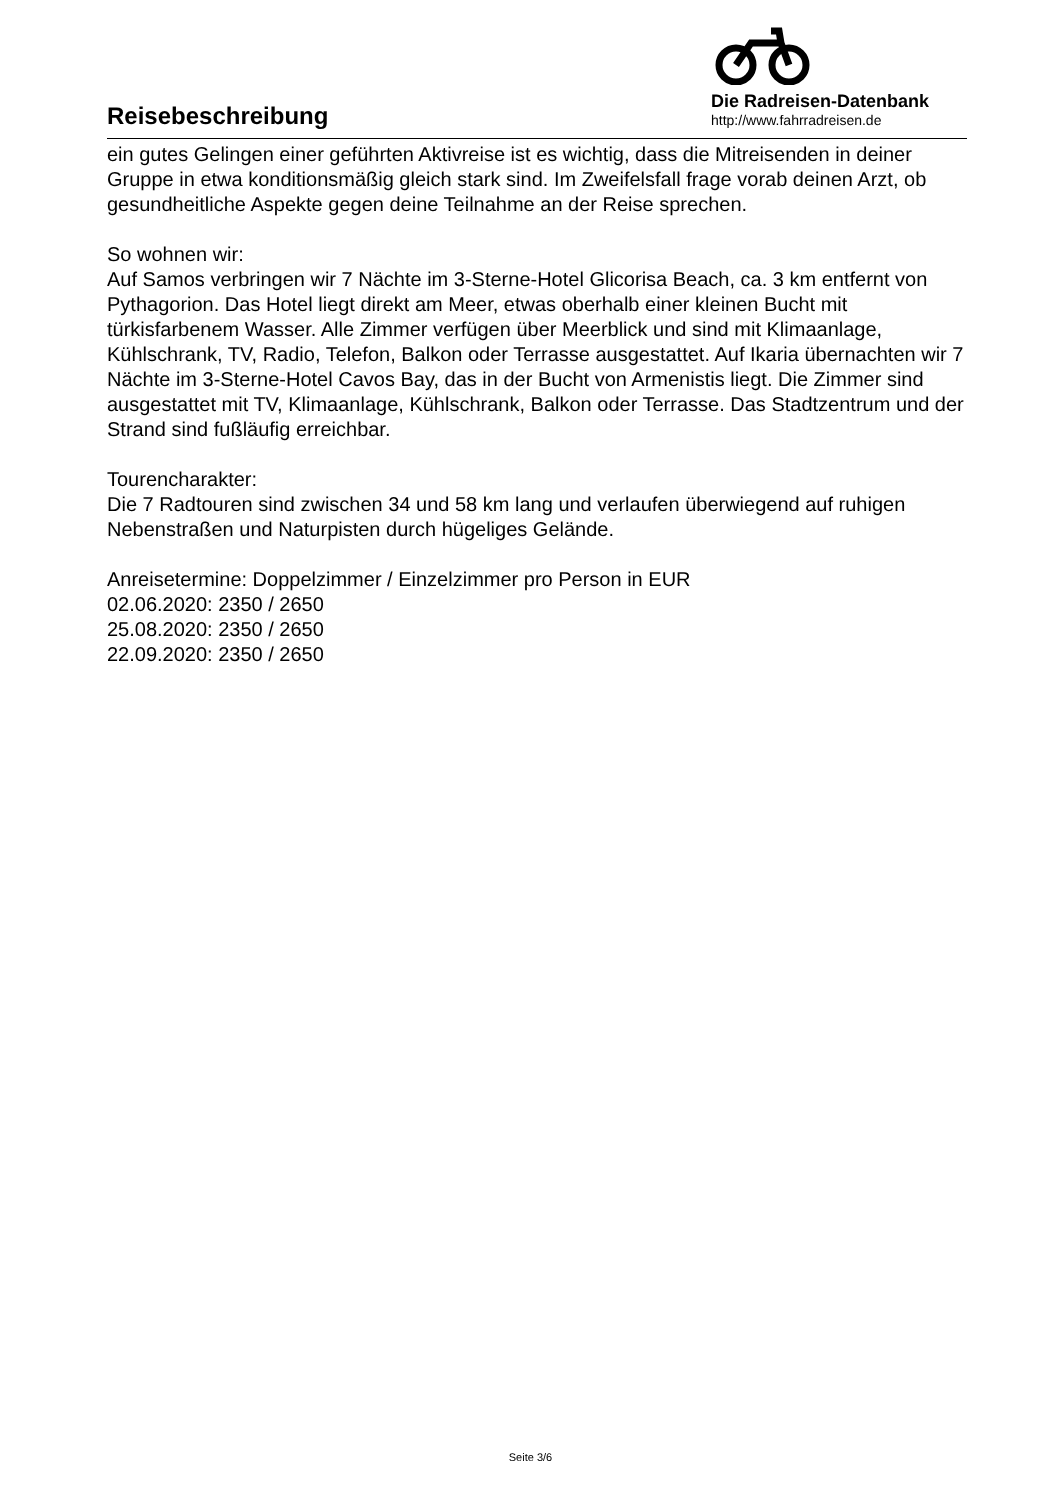Reisebeschreibung
Die Radreisen-Datenbank
http://www.fahrradreisen.de
ein gutes Gelingen einer geführten Aktivreise ist es wichtig, dass die Mitreisenden in deiner Gruppe in etwa konditionsmäßig gleich stark sind. Im Zweifelsfall frage vorab deinen Arzt, ob gesundheitliche Aspekte gegen deine Teilnahme an der Reise sprechen.
So wohnen wir:
Auf Samos verbringen wir 7 Nächte im 3-Sterne-Hotel Glicorisa Beach, ca. 3 km entfernt von Pythagorion. Das Hotel liegt direkt am Meer, etwas oberhalb einer kleinen Bucht mit türkisfarbenem Wasser. Alle Zimmer verfügen über Meerblick und sind mit Klimaanlage, Kühlschrank, TV, Radio, Telefon, Balkon oder Terrasse ausgestattet. Auf Ikaria übernachten wir 7 Nächte im 3-Sterne-Hotel Cavos Bay, das in der Bucht von Armenistis liegt. Die Zimmer sind ausgestattet mit TV, Klimaanlage, Kühlschrank, Balkon oder Terrasse. Das Stadtzentrum und der Strand sind fußläufig erreichbar.
Tourencharakter:
Die 7 Radtouren sind zwischen 34 und 58 km lang und verlaufen überwiegend auf ruhigen Nebenstraßen und Naturpisten durch hügeliges Gelände.
Anreisetermine: Doppelzimmer / Einzelzimmer pro Person in EUR
02.06.2020: 2350 / 2650
25.08.2020: 2350 / 2650
22.09.2020: 2350 / 2650
Seite 3/6